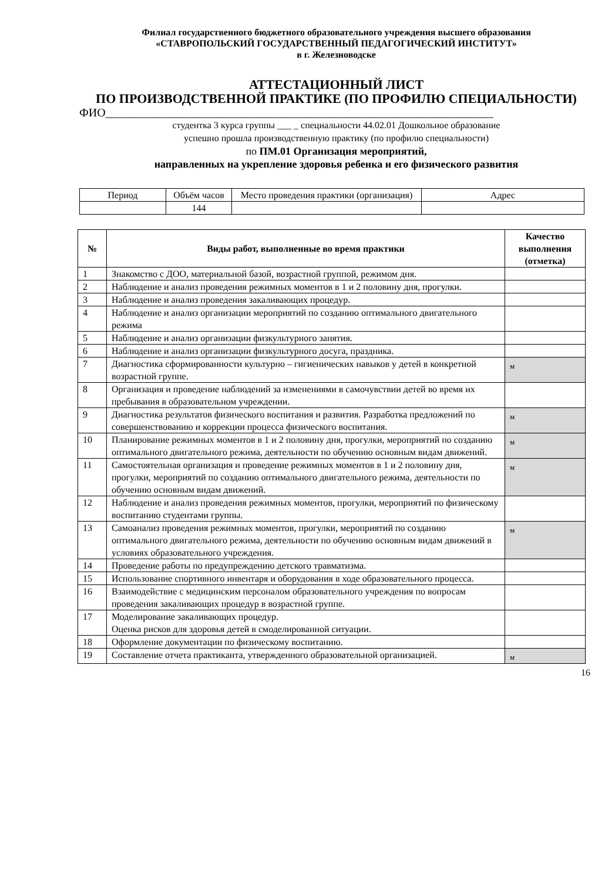Филиал государственного бюджетного образовательного учреждения высшего образования
«СТАВРОПОЛЬСКИЙ ГОСУДАРСТВЕННЫЙ ПЕДАГОГИЧЕСКИЙ ИНСТИТУТ»
в г. Железноводске
АТТЕСТАЦИОННЫЙ ЛИСТ
ПО ПРОИЗВОДСТВЕННОЙ ПРАКТИКЕ (ПО ПРОФИЛЮ СПЕЦИАЛЬНОСТИ)
ФИО__________________________________________________________________
студентка 3 курса группы ___ _ специальности 44.02.01 Дошкольное образование
успешно прошла производственную практику (по профилю специальности)
по ПМ.01 Организация мероприятий,
направленных на укрепление здоровья ребенка и его физического развития
| Период | Объём часов | Место проведения практики (организация) | Адрес |
| | 144 | | |
| № | Виды работ, выполненные во время практики | Качество выполнения (отметка) |
| --- | --- | --- |
| 1 | Знакомство с ДОО, материальной базой, возрастной группой, режимом дня. | |
| 2 | Наблюдение и анализ проведения режимных моментов в 1 и 2 половину дня, прогулки. | |
| 3 | Наблюдение и анализ проведения закаливающих процедур. | |
| 4 | Наблюдение и анализ организации мероприятий по созданию оптимального двигательного режима | |
| 5 | Наблюдение и анализ организации физкультурного занятия. | |
| 6 | Наблюдение и анализ организации физкультурного досуга, праздника. | |
| 7 | Диагностика сформированности культурно – гигиенических навыков у детей в конкретной возрастной группе. | м |
| 8 | Организация и проведение наблюдений за изменениями в самочувствии детей во время их пребывания в образовательном учреждении. | |
| 9 | Диагностика результатов физического воспитания и развития. Разработка предложений по совершенствованию и коррекции процесса физического воспитания. | м |
| 10 | Планирование режимных моментов в 1 и 2 половину дня, прогулки, мероприятий по созданию оптимального двигательного режима, деятельности по обучению основным видам движений. | м |
| 11 | Самостоятельная организация и проведение режимных моментов в 1 и 2 половину дня, прогулки, мероприятий по созданию оптимального двигательного режима, деятельности по обучению основным видам движений. | м |
| 12 | Наблюдение и анализ проведения режимных моментов, прогулки, мероприятий по физическому воспитанию студентами группы. | |
| 13 | Самоанализ проведения режимных моментов, прогулки, мероприятий по созданию оптимального двигательного режима, деятельности по обучению основным видам движений в условиях образовательного учреждения. | м |
| 14 | Проведение работы по предупреждению детского травматизма. | |
| 15 | Использование спортивного инвентаря и оборудования в ходе образовательного процесса. | |
| 16 | Взаимодействие с медицинским персоналом образовательного учреждения по вопросам проведения закаливающих процедур в возрастной группе. | |
| 17 | Моделирование закаливающих процедур. Оценка рисков для здоровья детей в смоделированной ситуации. | |
| 18 | Оформление документации по физическому воспитанию. | |
| 19 | Составление отчета практиканта, утвержденного образовательной организацией. | м |
16